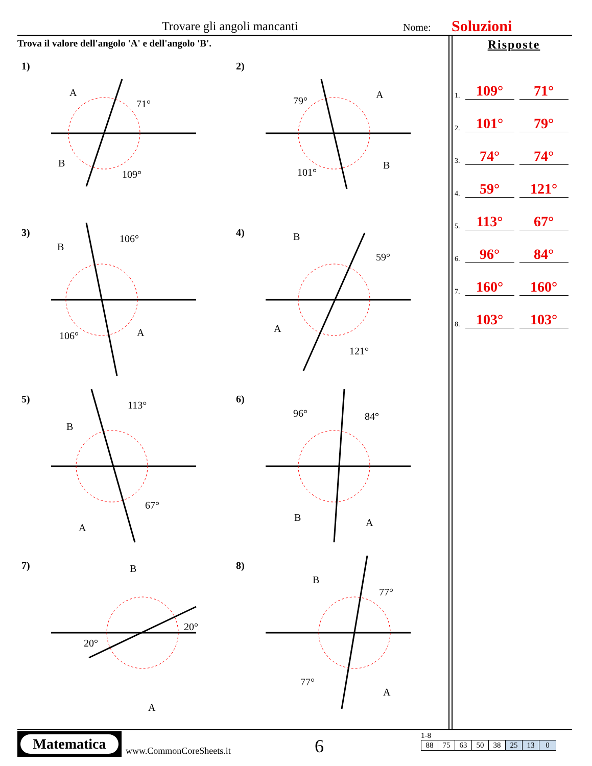Trovare gli angoli mancanti Nome: Soluzioni
Trova il valore dell'angolo 'A' e dell'angolo 'B'.
1)
A
71°
B
109°
2)
79°
A
101°
B
3)
B
106°
106° A
4) B
59°
A
121°
5)
B
113°
A
67°
6)
96° 84°
B A
7) B
20°
20°
A
8)
B
77°
77°
A
Risposte
1. 109° 71°
2. 101° 79°
3. 74° 74°
4. 59° 121°
5. 113° 67°
6. 96° 84°
7. 160° 160°
8. 103° 103°
Matematica
www.CommonCoreSheets.it 6
1-8
| 88 | 75 | 63 | 50 | 38 | 25 | 13 | 0 |